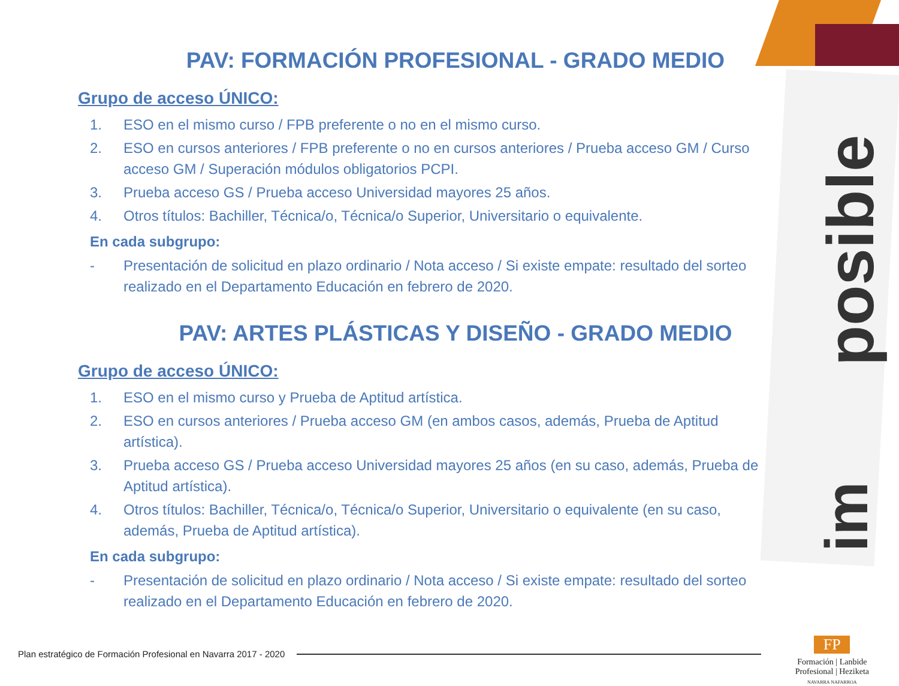posible
im
PAV: FORMACIÓN PROFESIONAL - GRADO MEDIO
Grupo de acceso ÚNICO:
1. ESO en el mismo curso / FPB preferente o no en el mismo curso.
2. ESO en cursos anteriores / FPB preferente o no en cursos anteriores / Prueba acceso GM / Curso acceso GM / Superación módulos obligatorios PCPI.
3. Prueba acceso GS / Prueba acceso Universidad mayores 25 años.
4. Otros títulos: Bachiller, Técnica/o, Técnica/o Superior, Universitario o equivalente.
En cada subgrupo:
- Presentación de solicitud en plazo ordinario / Nota acceso / Si existe empate: resultado del sorteo realizado en el Departamento Educación en febrero de 2020.
PAV: ARTES PLÁSTICAS Y DISEÑO - GRADO MEDIO
Grupo de acceso ÚNICO:
1. ESO en el mismo curso y Prueba de Aptitud artística.
2. ESO en cursos anteriores / Prueba acceso GM (en ambos casos, además, Prueba de Aptitud artística).
3. Prueba acceso GS / Prueba acceso Universidad mayores 25 años (en su caso, además, Prueba de Aptitud artística).
4. Otros títulos: Bachiller, Técnica/o, Técnica/o Superior, Universitario o equivalente (en su caso, además, Prueba de Aptitud artística).
En cada subgrupo:
- Presentación de solicitud en plazo ordinario / Nota acceso / Si existe empate: resultado del sorteo realizado en el Departamento Educación en febrero de 2020.
Plan estratégico de Formación Profesional en Navarra 2017 - 2020
FP
Formación | Lanbide
Profesional | Heziketa
NAVARRA NAFARROA